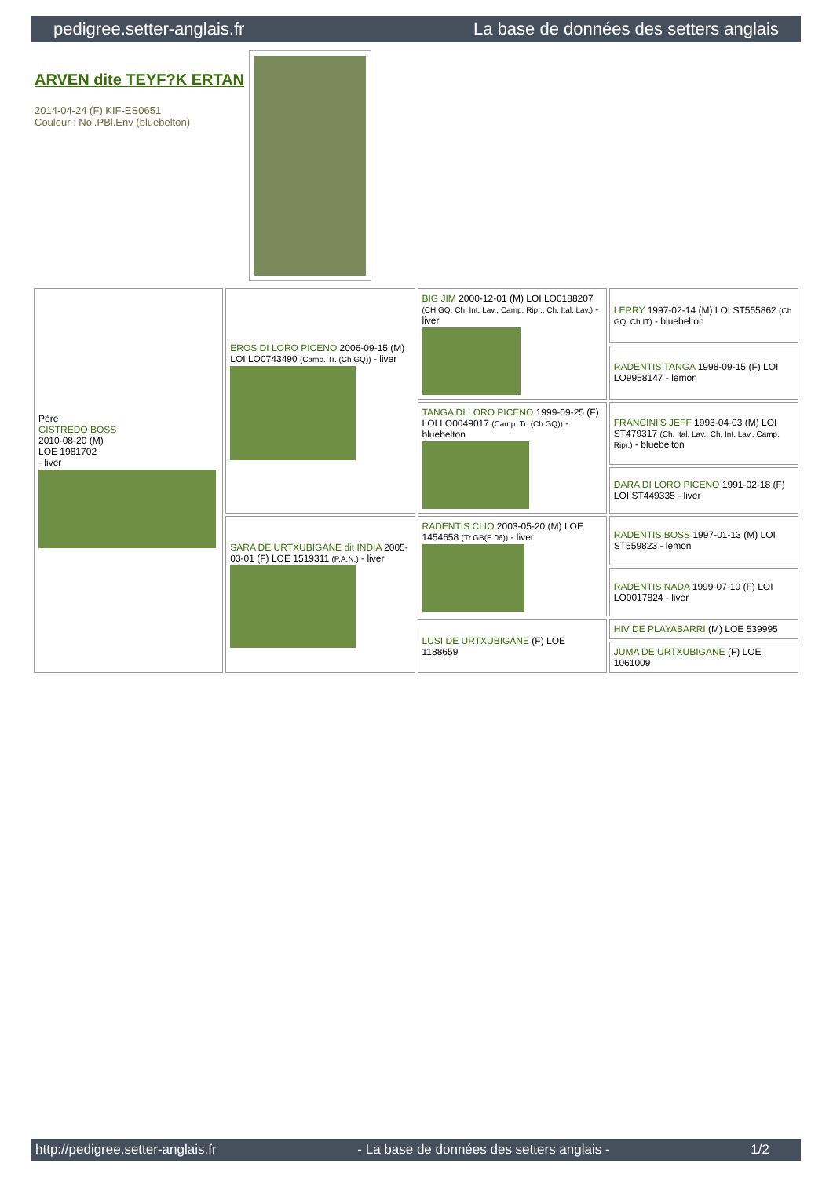pedigree.setter-anglais.fr La base de données des setters anglais
ARVEN dite TEYF?K ERTAN
2014-04-24 (F) KIF-ES0651
Couleur : Noi.PBl.Env (bluebelton)
| Père GISTREDO BOSS 2010-08-20 (M) LOE 1981702 - liver | EROS DI LORO PICENO 2006-09-15 (M) LOI LO0743490 (Camp. Tr. (Ch GQ)) - liver | BIG JIM 2000-12-01 (M) LOI LO0188207 (CH GQ, Ch. Int. Lav., Camp. Ripr., Ch. Ital. Lav.) - liver | LERRY 1997-02-14 (M) LOI ST555862 (Ch GQ, Ch IT) - bluebelton |
| | | | RADENTIS TANGA 1998-09-15 (F) LOI LO9958147 - lemon |
| | | TANGA DI LORO PICENO 1999-09-25 (F) LOI LO0049017 (Camp. Tr. (Ch GQ)) - bluebelton | FRANCINI'S JEFF 1993-04-03 (M) LOI ST479317 (Ch. Ital. Lav., Ch. Int. Lav., Camp. Ripr.) - bluebelton |
| | | | DARA DI LORO PICENO 1991-02-18 (F) LOI ST449335 - liver |
| | SARA DE URTXUBIGANE dit INDIA 2005-03-01 (F) LOE 1519311 (P.A.N.) - liver | RADENTIS CLIO 2003-05-20 (M) LOE 1454658 (Tr.GB(E.06)) - liver | RADENTIS BOSS 1997-01-13 (M) LOI ST559823 - lemon |
| | | | RADENTIS NADA 1999-07-10 (F) LOI LO0017824 - liver |
| | | LUSI DE URTXUBIGANE (F) LOE 1188659 | HIV DE PLAYABARRI (M) LOE 539995 |
| | | | JUMA DE URTXUBIGANE (F) LOE 1061009 |
http://pedigree.setter-anglais.fr - La base de données des setters anglais - 1/2